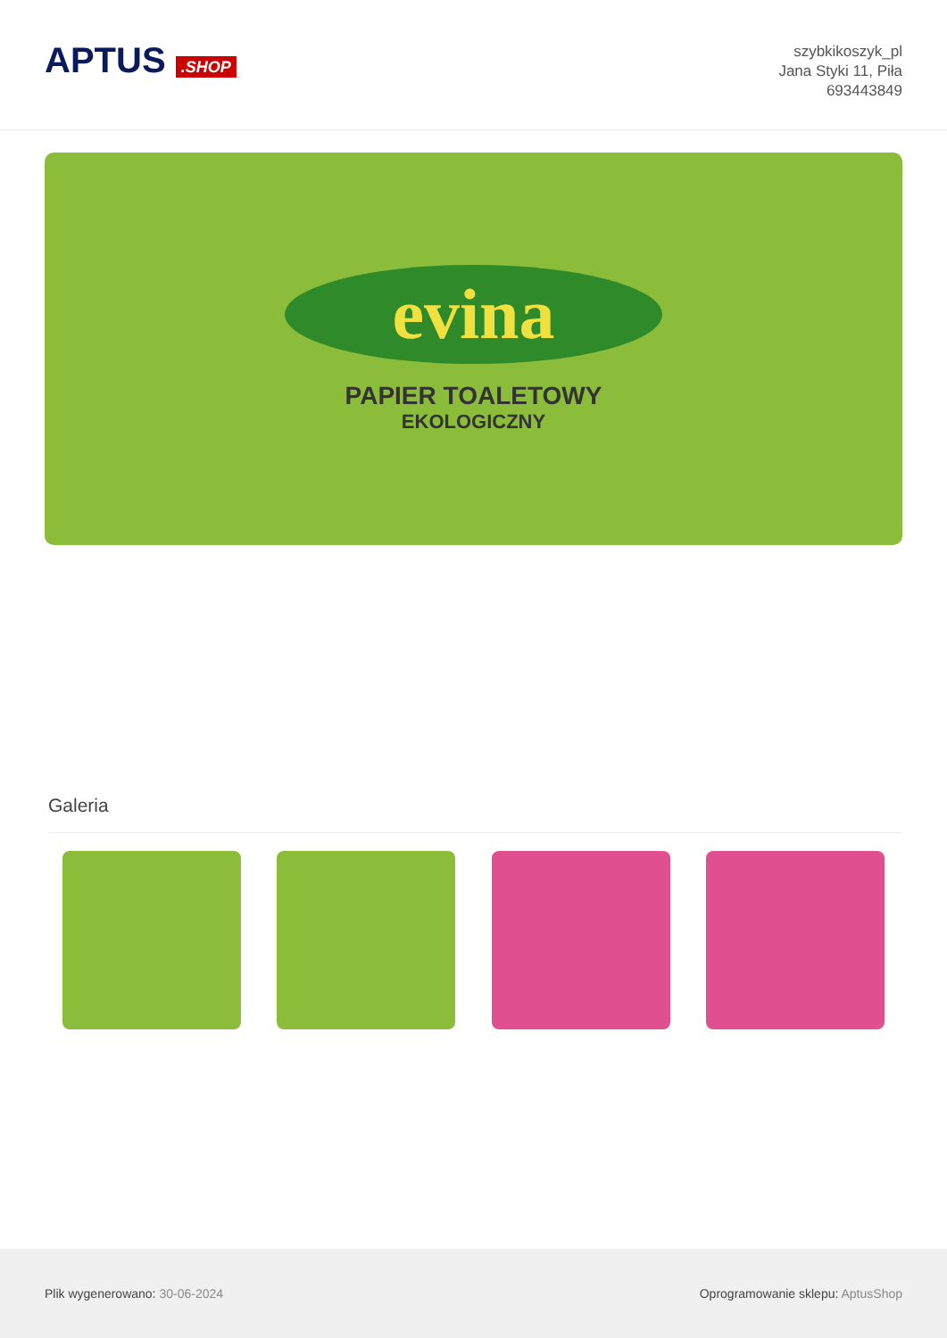APTUS .SHOP
szybkikoszyk_pl
Jana Styki 11, Piła
693443849
evina
PAPIER TOALETOWY
EKOLOGICZNY
Galeria
Plik wygenerowano: 30-06-2024
Oprogramowanie sklepu: AptusShop